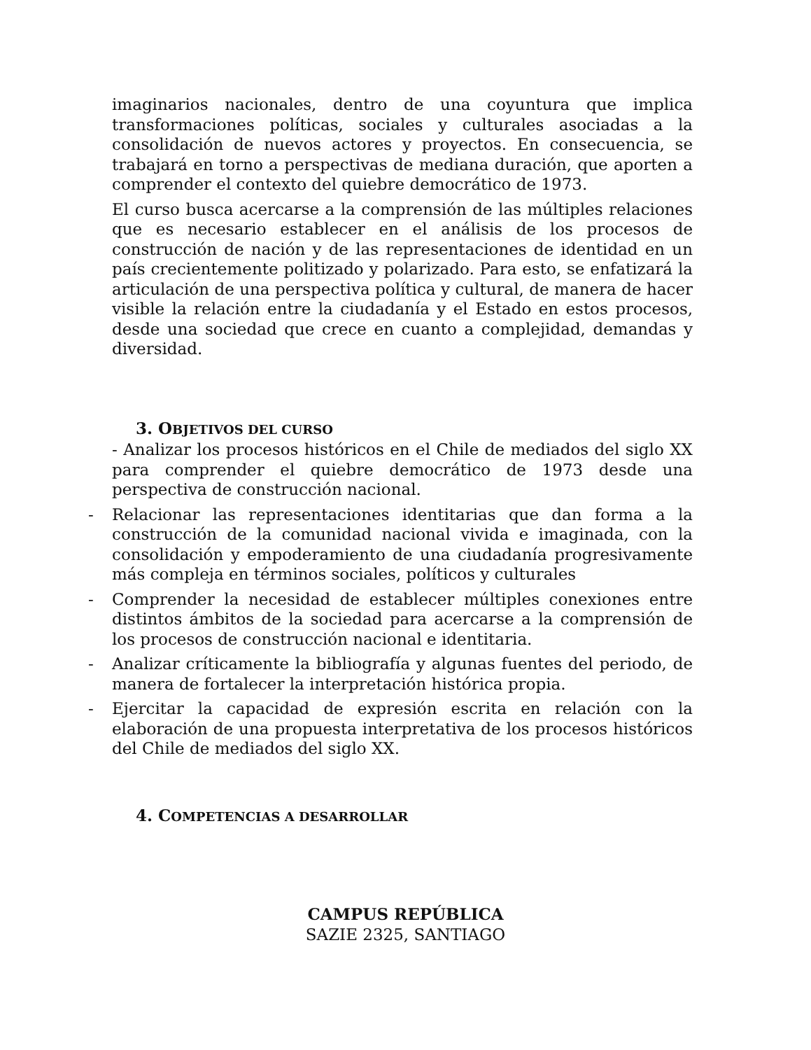imaginarios nacionales, dentro de una coyuntura que implica transformaciones políticas, sociales y culturales asociadas a la consolidación de nuevos actores y proyectos. En consecuencia, se trabajará en torno a perspectivas de mediana duración, que aporten a comprender el contexto del quiebre democrático de 1973.
El curso busca acercarse a la comprensión de las múltiples relaciones que es necesario establecer en el análisis de los procesos de construcción de nación y de las representaciones de identidad en un país crecientemente politizado y polarizado. Para esto, se enfatizará la articulación de una perspectiva política y cultural, de manera de hacer visible la relación entre la ciudadanía y el Estado en estos procesos, desde una sociedad que crece en cuanto a complejidad, demandas y diversidad.
3. OBJETIVOS DEL CURSO
- Analizar los procesos históricos en el Chile de mediados del siglo XX para comprender el quiebre democrático de 1973 desde una perspectiva de construcción nacional.
- Relacionar las representaciones identitarias que dan forma a la construcción de la comunidad nacional vivida e imaginada, con la consolidación y empoderamiento de una ciudadanía progresivamente más compleja en términos sociales, políticos y culturales
- Comprender la necesidad de establecer múltiples conexiones entre distintos ámbitos de la sociedad para acercarse a la comprensión de los procesos de construcción nacional e identitaria.
- Analizar críticamente la bibliografía y algunas fuentes del periodo, de manera de fortalecer la interpretación histórica propia.
- Ejercitar la capacidad de expresión escrita en relación con la elaboración de una propuesta interpretativa de los procesos históricos del Chile de mediados del siglo XX.
4. COMPETENCIAS A DESARROLLAR
CAMPUS REPÚBLICA
SAZIE 2325, SANTIAGO